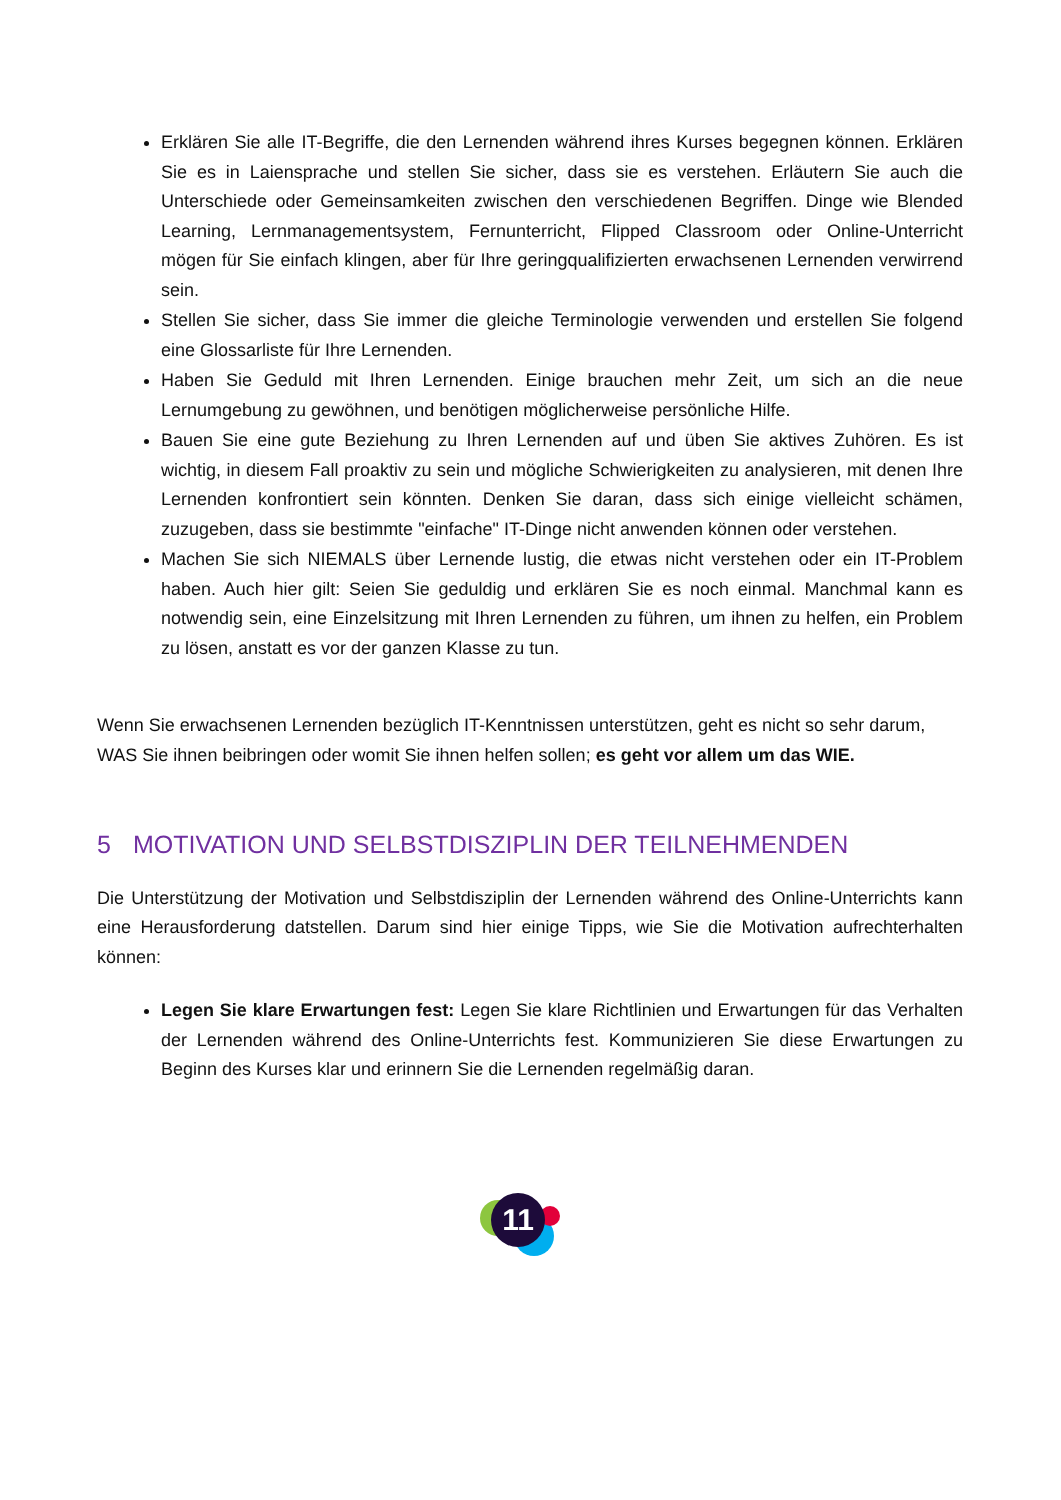Erklären Sie alle IT-Begriffe, die den Lernenden während ihres Kurses begegnen können. Erklären Sie es in Laiensprache und stellen Sie sicher, dass sie es verstehen. Erläutern Sie auch die Unterschiede oder Gemeinsamkeiten zwischen den verschiedenen Begriffen. Dinge wie Blended Learning, Lernmanagementsystem, Fernunterricht, Flipped Classroom oder Online-Unterricht mögen für Sie einfach klingen, aber für Ihre geringqualifizierten erwachsenen Lernenden verwirrend sein.
Stellen Sie sicher, dass Sie immer die gleiche Terminologie verwenden und erstellen Sie folgend eine Glossarliste für Ihre Lernenden.
Haben Sie Geduld mit Ihren Lernenden. Einige brauchen mehr Zeit, um sich an die neue Lernumgebung zu gewöhnen, und benötigen möglicherweise persönliche Hilfe.
Bauen Sie eine gute Beziehung zu Ihren Lernenden auf und üben Sie aktives Zuhören. Es ist wichtig, in diesem Fall proaktiv zu sein und mögliche Schwierigkeiten zu analysieren, mit denen Ihre Lernenden konfrontiert sein könnten. Denken Sie daran, dass sich einige vielleicht schämen, zuzugeben, dass sie bestimmte "einfache" IT-Dinge nicht anwenden können oder verstehen.
Machen Sie sich NIEMALS über Lernende lustig, die etwas nicht verstehen oder ein IT-Problem haben. Auch hier gilt: Seien Sie geduldig und erklären Sie es noch einmal. Manchmal kann es notwendig sein, eine Einzelsitzung mit Ihren Lernenden zu führen, um ihnen zu helfen, ein Problem zu lösen, anstatt es vor der ganzen Klasse zu tun.
Wenn Sie erwachsenen Lernenden bezüglich IT-Kenntnissen unterstützen, geht es nicht so sehr darum, WAS Sie ihnen beibringen oder womit Sie ihnen helfen sollen; es geht vor allem um das WIE.
5 MOTIVATION UND SELBSTDISZIPLIN DER TEILNEHMENDEN
Die Unterstützung der Motivation und Selbstdisziplin der Lernenden während des Online-Unterrichts kann eine Herausforderung datstellen. Darum sind hier einige Tipps, wie Sie die Motivation aufrechterhalten können:
Legen Sie klare Erwartungen fest: Legen Sie klare Richtlinien und Erwartungen für das Verhalten der Lernenden während des Online-Unterrichts fest. Kommunizieren Sie diese Erwartungen zu Beginn des Kurses klar und erinnern Sie die Lernenden regelmäßig daran.
11